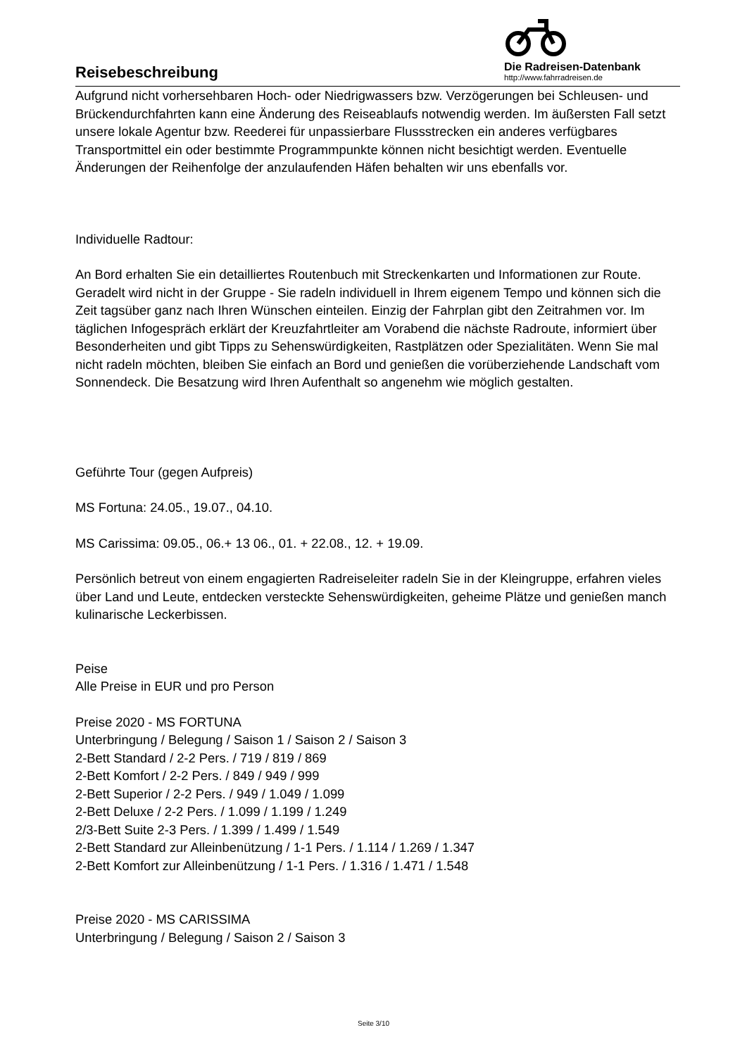Reisebeschreibung
Die Radreisen-Datenbank
http://www.fahrradreisen.de
Aufgrund nicht vorhersehbaren Hoch- oder Niedrigwassers bzw. Verzögerungen bei Schleusen- und Brückendurchfahrten kann eine Änderung des Reiseablaufs notwendig werden. Im äußersten Fall setzt unsere lokale Agentur bzw. Reederei für unpassierbare Flussstrecken ein anderes verfügbares Transportmittel ein oder bestimmte Programmpunkte können nicht besichtigt werden. Eventuelle Änderungen der Reihenfolge der anzulaufenden Häfen behalten wir uns ebenfalls vor.
Individuelle Radtour:
An Bord erhalten Sie ein detailliertes Routenbuch mit Streckenkarten und Informationen zur Route. Geradelt wird nicht in der Gruppe - Sie radeln individuell in Ihrem eigenem Tempo und können sich die Zeit tagsüber ganz nach Ihren Wünschen einteilen. Einzig der Fahrplan gibt den Zeitrahmen vor. Im täglichen Infogespräch erklärt der Kreuzfahrtleiter am Vorabend die nächste Radroute, informiert über Besonderheiten und gibt Tipps zu Sehenswürdigkeiten, Rastplätzen oder Spezialitäten. Wenn Sie mal nicht radeln möchten, bleiben Sie einfach an Bord und genießen die vorüberziehende Landschaft vom Sonnendeck. Die Besatzung wird Ihren Aufenthalt so angenehm wie möglich gestalten.
Geführte Tour (gegen Aufpreis)
MS Fortuna: 24.05., 19.07., 04.10.
MS Carissima: 09.05., 06.+ 13 06., 01. + 22.08., 12. + 19.09.
Persönlich betreut von einem engagierten Radreiseleiter radeln Sie in der Kleingruppe, erfahren vieles über Land und Leute, entdecken versteckte Sehenswürdigkeiten, geheime Plätze und genießen manch kulinarische Leckerbissen.
Peise
Alle Preise in EUR und pro Person
Preise 2020 - MS FORTUNA
Unterbringung / Belegung / Saison 1 / Saison 2 / Saison 3
2-Bett Standard / 2-2 Pers. / 719 / 819 / 869
2-Bett Komfort / 2-2 Pers. / 849 / 949 / 999
2-Bett Superior / 2-2 Pers. / 949 / 1.049 / 1.099
2-Bett Deluxe / 2-2 Pers. / 1.099 / 1.199 / 1.249
2/3-Bett Suite 2-3 Pers. / 1.399 / 1.499 / 1.549
2-Bett Standard zur Alleinbenützung / 1-1 Pers. / 1.114 / 1.269 / 1.347
2-Bett Komfort zur Alleinbenützung / 1-1 Pers. / 1.316 / 1.471 / 1.548
Preise 2020 - MS CARISSIMA
Unterbringung / Belegung / Saison 2 / Saison 3
Seite 3/10